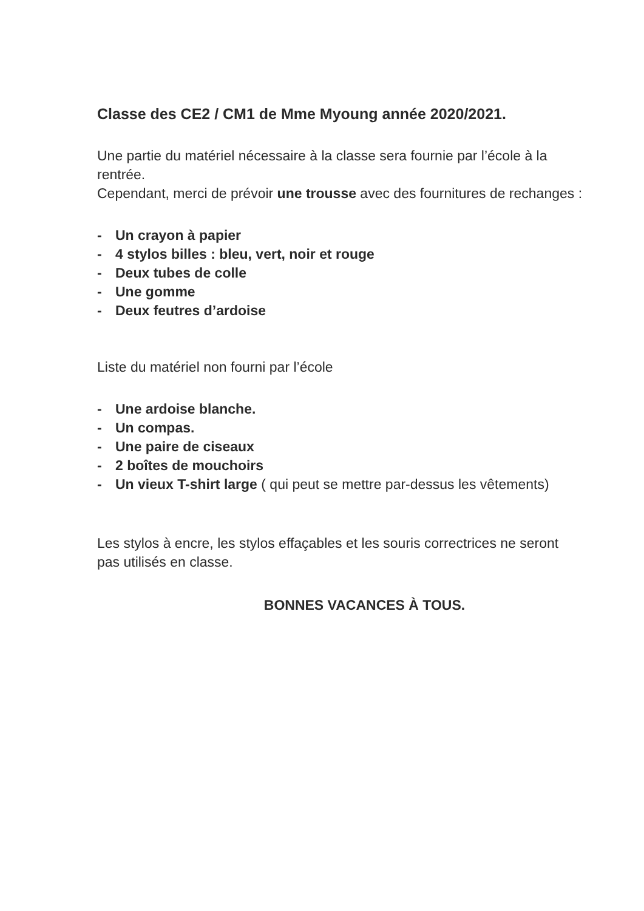Classe des CE2 / CM1 de Mme Myoung année 2020/2021.
Une partie du matériel nécessaire à la classe sera fournie par l’école à la rentrée.
Cependant, merci de prévoir une trousse avec des fournitures de rechanges :
- Un crayon à papier
- 4 stylos billes : bleu, vert, noir et rouge
- Deux tubes de colle
- Une gomme
- Deux feutres d’ardoise
Liste du matériel non fourni par l’école
- Une ardoise blanche.
- Un compas.
- Une paire de ciseaux
- 2 boîtes de mouchoirs
- Un vieux T-shirt large ( qui peut se mettre par-dessus les vêtements)
Les stylos à encre, les stylos effaçables et les souris correctrices ne seront pas utilisés en classe.
BONNES VACANCES À TOUS.